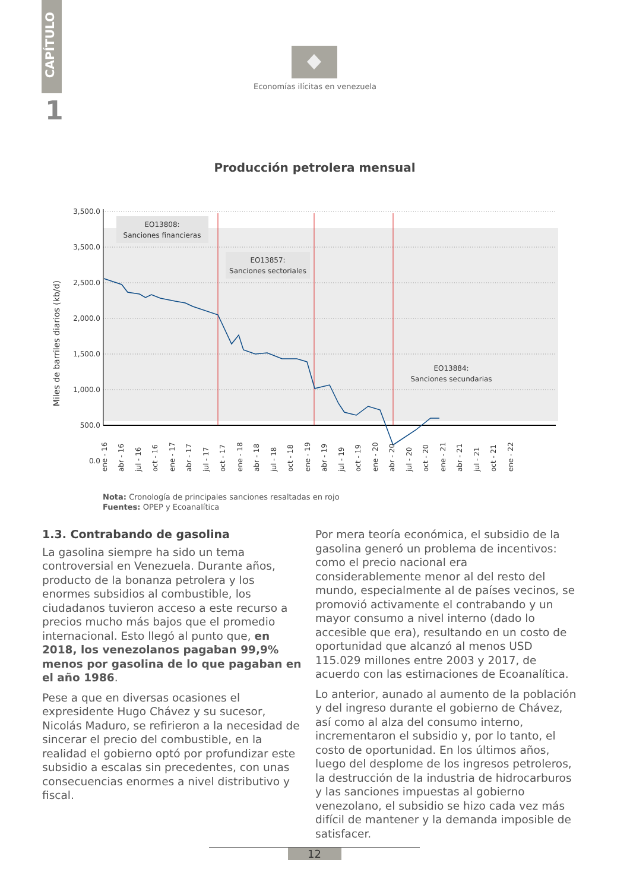CAPÍTULO
1
Economías ilícitas en venezuela
Producción petrolera mensual
3,500.0
3,500.0
2,500.0
2,000.0
1,500.0
1,000.0
500.0
0.0
Miles de barriles diarios (kb/d)
EO13808:
Sanciones financieras
EO13857:
Sanciones sectoriales
EO13884:
Sanciones secundarias
ene - 16
abr - 16
jul - 16
oct - 16
ene - 17
abr - 17
jul - 17
oct - 17
ene - 18
abr - 18
jul - 18
oct - 18
ene - 19
abr - 19
jul - 19
oct - 19
ene - 20
abr - 20
jul - 20
oct - 20
ene - 21
abr - 21
jul - 21
oct - 21
ene - 22
Nota: Cronología de principales sanciones resaltadas en rojo
Fuentes: OPEP y Ecoanalítica
1.3. Contrabando de gasolina
La gasolina siempre ha sido un tema controversial en Venezuela. Durante años, producto de la bonanza petrolera y los enormes subsidios al combustible, los ciudadanos tuvieron acceso a este recurso a precios mucho más bajos que el promedio internacional. Esto llegó al punto que, en 2018, los venezolanos pagaban 99,9% menos por gasolina de lo que pagaban en el año 1986.
Pese a que en diversas ocasiones el expresidente Hugo Chávez y su sucesor, Nicolás Maduro, se refirieron a la necesidad de sincerar el precio del combustible, en la realidad el gobierno optó por profundizar este subsidio a escalas sin precedentes, con unas consecuencias enormes a nivel distributivo y fiscal.
Por mera teoría económica, el subsidio de la gasolina generó un problema de incentivos: como el precio nacional era considerablemente menor al del resto del mundo, especialmente al de países vecinos, se promovió activamente el contrabando y un mayor consumo a nivel interno (dado lo accesible que era), resultando en un costo de oportunidad que alcanzó al menos USD 115.029 millones entre 2003 y 2017, de acuerdo con las estimaciones de Ecoanalítica.
Lo anterior, aunado al aumento de la población y del ingreso durante el gobierno de Chávez, así como al alza del consumo interno, incrementaron el subsidio y, por lo tanto, el costo de oportunidad. En los últimos años, luego del desplome de los ingresos petroleros, la destrucción de la industria de hidrocarburos y las sanciones impuestas al gobierno venezolano, el subsidio se hizo cada vez más difícil de mantener y la demanda imposible de satisfacer.
12